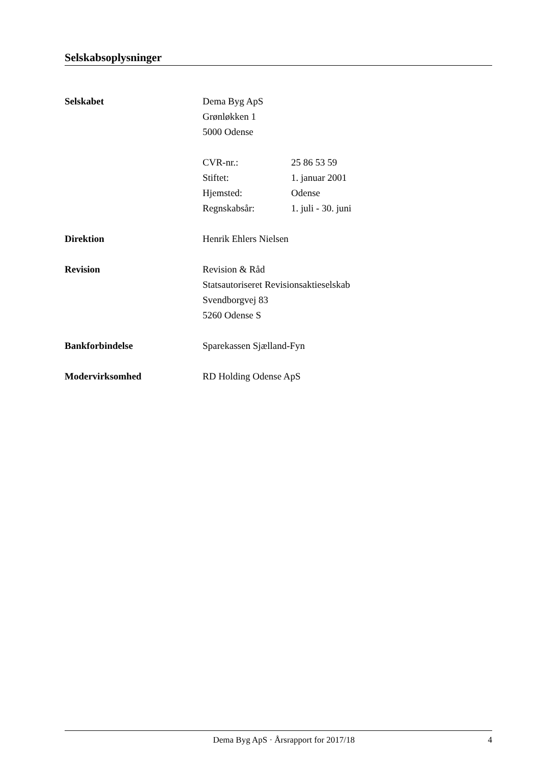Selskabsoplysninger
Selskabet Dema Byg ApS
Grønløkken 1
5000 Odense
CVR-nr.: 25 86 53 59
Stiftet: 1. januar 2001
Hjemsted: Odense
Regnskabsår: 1. juli - 30. juni
Direktion Henrik Ehlers Nielsen
Revision Revision & Råd
Statsautoriseret Revisionsaktieselskab
Svendborgvej 83
5260 Odense S
Bankforbindelse Sparekassen Sjælland-Fyn
Modervirksomhed RD Holding Odense ApS
Dema Byg ApS · Årsrapport for 2017/18 4